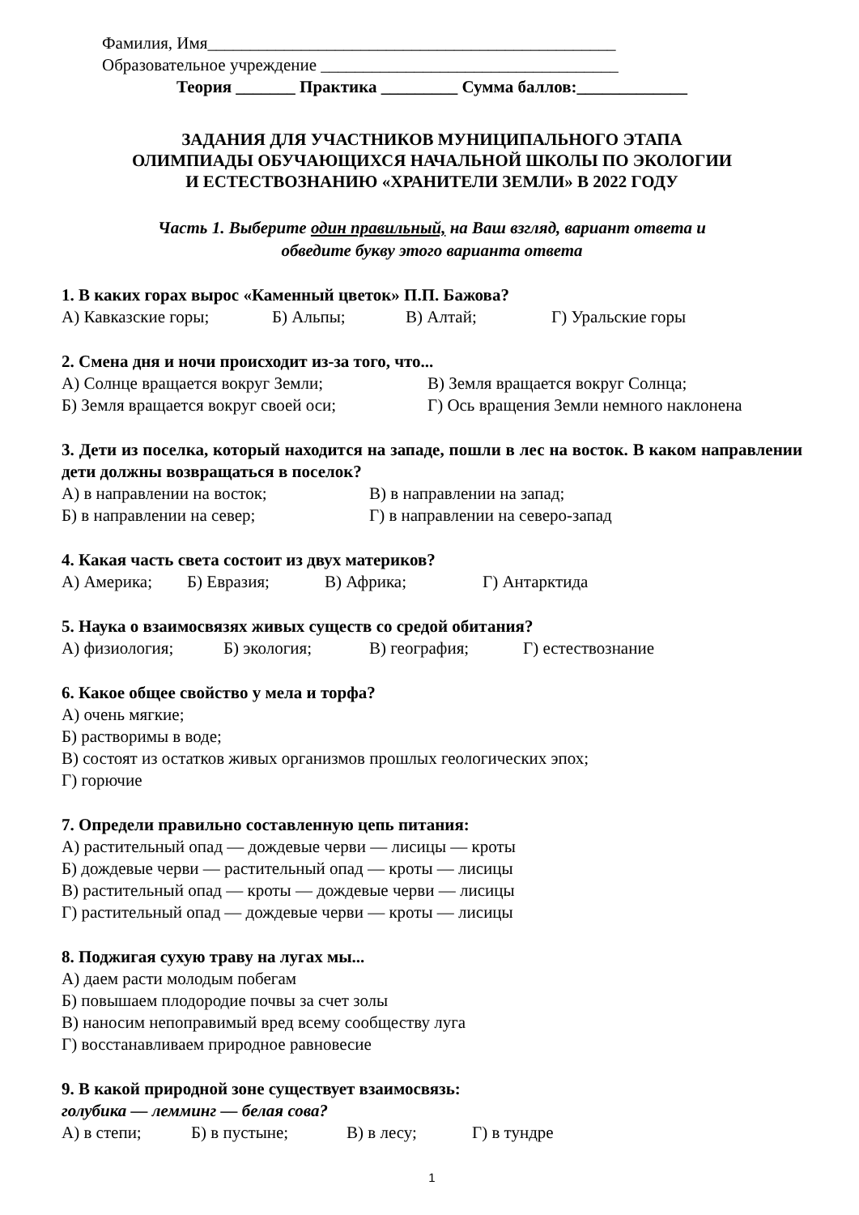Фамилия, Имя________________________________________________
Образовательное учреждение ___________________________________
Теория _______ Практика _________ Сумма баллов:_____________
ЗАДАНИЯ ДЛЯ УЧАСТНИКОВ МУНИЦИПАЛЬНОГО ЭТАПА
ОЛИМПИАДЫ ОБУЧАЮЩИХСЯ НАЧАЛЬНОЙ ШКОЛЫ ПО ЭКОЛОГИИ
И ЕСТЕСТВОЗНАНИЮ «ХРАНИТЕЛИ ЗЕМЛИ» В 2022 ГОДУ
Часть 1. Выберите один правильный, на Ваш взгляд, вариант ответа и
обведите букву этого варианта ответа
1. В каких горах вырос «Каменный цветок» П.П. Бажова?
А) Кавказские горы; Б) Альпы; В) Алтай; Г) Уральские горы
2. Смена дня и ночи происходит из-за того, что...
А) Солнце вращается вокруг Земли; В) Земля вращается вокруг Солнца;
Б) Земля вращается вокруг своей оси; Г) Ось вращения Земли немного наклонена
3. Дети из поселка, который находится на западе, пошли в лес на восток. В каком направлении дети должны возвращаться в поселок?
А) в направлении на восток; В) в направлении на запад;
Б) в направлении на север; Г) в направлении на северо-запад
4. Какая часть света состоит из двух материков?
А) Америка; Б) Евразия; В) Африка; Г) Антарктида
5. Наука о взаимосвязях живых существ со средой обитания?
А) физиология; Б) экология; В) география; Г) естествознание
6. Какое общее свойство у мела и торфа?
А) очень мягкие;
Б) растворимы в воде;
В) состоят из остатков живых организмов прошлых геологических эпох;
Г) горючие
7. Определи правильно составленную цепь питания:
А) растительный опад — дождевые черви — лисицы — кроты
Б) дождевые черви — растительный опад — кроты — лисицы
В) растительный опад — кроты — дождевые черви — лисицы
Г) растительный опад — дождевые черви — кроты — лисицы
8. Поджигая сухую траву на лугах мы...
А) даем расти молодым побегам
Б) повышаем плодородие почвы за счет золы
В) наносим непоправимый вред всему сообществу луга
Г) восстанавливаем природное равновесие
9. В какой природной зоне существует взаимосвязь:
голубика — лемминг — белая сова?
А) в степи; Б) в пустыне; В) в лесу; Г) в тундре
1